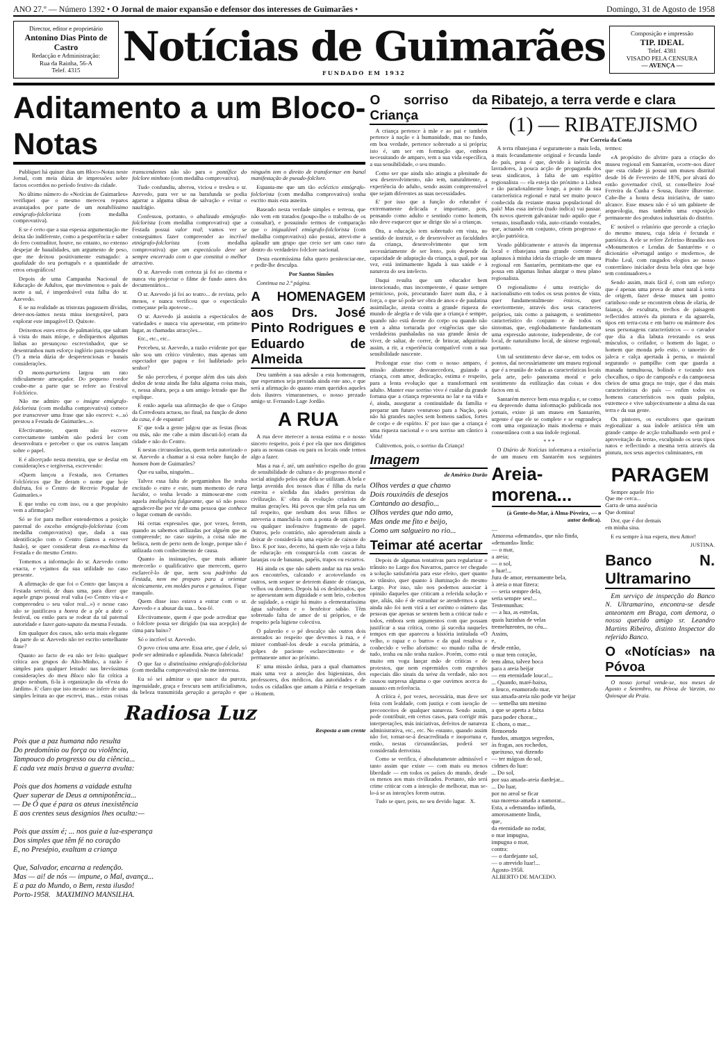ANO 27.º — Número 1392 • O Jornal de maior expansão e defensor dos interesses de Guimarães • Domingo, 31 de Agosto de 1958
Director, editor e proprietário
Antonino Dias Pinto de Castro
Redacção e Administração:
Rua da Rainha, 56-A
Telef. 4315
Notícias de Guimarães
FUNDADO EM 1932
Composição e impressão
TIP. IDEAL
Telef. 4381
VISADO PELA CENSURA
— AVENÇA —
Aditamento a um Bloco-Notas
Publiquei há quinze dias um Bloco-Notas neste Jornal, com meia dúzia de impressões sobre factos ocorridos no período festivo da cidade.
No último número do «Notícias de Guimarães» verifiquei que o mesmo mereceu reparos avantajados por parte de um notabilíssimo etnógrafo-folclorista (com medalha comprovativa).
E se é certo que a sua espessa argumentação me deixa tão indiferente, como a pesporrência e saber do fero contraditor, houve, no entanto, no extenso despejar de banalidades, um argumento de peso, que me deixou positivamente esmagado: a qualidade do seu português e a quantidade de erros ortográficos!
Depois de uma Campanha Nacional de Educação de Adultos, que movimentou o país de norte a sul, é imperdoável esta falha do sr. Azevedo.
E se na realidade as tristezas pagassem dívidas, deter-nos-íamos nesta mina inexgotável, para explorar este impagável D. Quixote.
Deixemos estes erros de palmatória, que saltam à vista do mais míope, e dediquemos algumas linhas ao presunçoso escrevinhador, que se desentranhou num esforço inglório para responder (?) a meia dúzia de despretenciosas e banais considerações.
O mons-parturiens largou um rato ridiculamente ameaçador. Do pequeno roedor coube-me a parte que se refere ao Festival Folclórico.
Não me admiro que o insigne etnógrafo-folclorista (com medalha comprovativa) comece por transcrever uma frase que não escrevi: «...só prestou a Festada de Guimarães...».
Efectivamente, quem não escreve correctamente também não poderá ler com desenvoltura e perceber o que os outros lançam sobre o papel.
E é alicerçado nesta mentira, que se desfaz em considerações e tergiversa, escrevendo:
«Quem lançou a Festada, nos Certames Folclóricos que lhe deram o nome que hoje disfruta, foi o Centro de Recreio Popular de Guimarães.»
E que tenho eu com isso, ou a que propósito vem a afirmação?
Só se for para melhor entendermos a posição paternal do excelso etnógrafo-folclorista (com medalha comprovativa) que, dada a sua identificação com o Centro (íamos a escrever fusão), se quer considerar deus ex-machina da Festada e do mesmo Centro.
Tomemos a informação do sr. Azevedo como exacta, e vejamos da sua utilidade no caso presente.
A afirmação de que foi o Centro que lançou a Festada servirá, de duas uma, para dizer que aquele grupo possui real valia («o Centro viu-a e compreendeu o seu valor real...») e nesse caso não se justificava a honra de a pôr a abrir o festival, ou então para se rodear da tal paternal autoridade e fazer gato-sapato da mesma Festada.
Em qualquer dos casos, não seria mais elegante da parte do sr. Azevedo não ter escrito semelhante frase?
Quanto ao facto de eu não ter feito qualquer crítica aos grupos do Alto-Minho, a razão é simples para qualquer letrado: nas brevíssimas considerações do meu Bloco não fiz crítica a grupo nenhum, fi-la à organização da «Festa do Jardim». E' claro que isto mesmo se infere de uma simples leitura ao que escrevi, mas... estas coisas transcendentes não são para o pontífice do folclore minhoto (com medalha comprovativa).
Tudo confundiu, alterou, viciou e tresleu o sr. Azevedo, para ver se na barafunda se podia agarrar a alguma tábua de salvação e evitar o naufrágio.
Confessou, portanto, o abalizado etnógrafo-folclorista (com medalha comprovativa) que a Festada possui valor real; vamos ver se conseguimos fazer compreender ao incrível etnógrafo-folclorista (com medalha comprovativa) que um espectáculo deve ser sempre encerrado com o que constitui o melhor atractivo.
O sr. Azevedo com certeza já foi ao cinema e nunca viu projectar o filme de fundo antes dos documentários...
O sr. Azevedo já foi ao teatro... de revista, pelo menos, e nunca verificou que o espectáculo começasse pela apoteose...
O sr. Azevedo já assistiu a espectáculos de variedades e nunca viu apresentar, em primeiro lugar, as chamadas atracções...
Etc., etc., etc..
Percebeu, sr. Azevedo, a razão evidente por que não sou um crítico virulento, mas apenas um espectador que pagou e foi ludibriado pelo senhor?
Se não percebeu, é porque além dos tais dois dedos de testa ainda lhe falta alguma coisa mais, e, nessa altura, peça a um amigo letrado que lhe explique.
E então aquela sua afirmação de que o Grupo da Corredoura actuou, no final, na função de dono da casa, é de espantar!
E' que toda a gente julgou que as festas (boas ou más, não me cabe a mim discuti-lo) eram da cidade e não do Centro.
E nestas circunstâncias, quem teria autorizado o sr. Azevedo a chamar a si essa nobre função de homem bom de Guimarães?
Que eu saiba, ninguém...
Talvez essa falta de pergaminhos lhe tenha excitado o estro e este, num momento de rara lucidez, o tenha levado a mimosear-me com aquela inteligência fulgurante, que só não posso agradecer-lhe por vir de uma pessoa que conhece o lugar comum de ouvido.
Há certas expressões que, por vezes, ferem, quando as sabemos utilizadas por alguém que as compreende; no caso sujeito, a coisa não me belisca, nem de perto nem de longe, porque não é utilizada com conhecimento de causa.
Quanto às insinuações, que mais adiante merecerão o qualificativo que merecem, quero esclarecê-lo de que, nem sou padrinho da Festada, nem me preparo para a orientar tècnicamente, em moldes puros e genuínos. Fique tranquilo.
Quem disse isso estava a entrar com o sr. Azevedo e a abusar da sua... boa-fé.
Efectivamente, quem é que pode acreditar que o folclore possa ser dirigido (na sua acepção) de cima para baixo?
Só o incrível sr. Azevedo.
O povo criou uma arte. Essa arte, que é dele, só pode ser admirada e aplaudida. Nunca fabricada!
O que faz o distintíssimo etnógrafo-folclorista (com medalha comprovativa) não me interessa.
Eu só sei admirar o que nasce da pureza, ingenuidade, graça e frescura sem artificialismos, da beleza transmitida geração a geração e que ninguém tem o direito de transformar em banal manifestação de pseudo-folclore.
Espanta-me que um tão ecléctico etnógrafo-folclorista (com medalha comprovativa) tenha escrito mais esta asneira.
Baseado nesta verdade simples e terrena, que não vem em tratados (poupo-lhe o trabalho de os consultar), e possuindo termos de comparação que o inigualável etnógrafo-folclorista (com medalha comprovativa) não possui, atrevi-me a aplaudir um grupo que creio ser um caso raro dentro do verdadeiro folclore nacional.
Desta enormíssima falta quero penitenciar-me, e pedir-lhe desculpa.
Por Santos Simões
Continua na 2.ª página.
A HOMENAGEM aos Drs. José Pinto Rodrigues e Eduardo de Almeida
Deu também a sua adesão a esta homenagem, que esperamos seja prestada ainda este ano, e que será a afirmação do quanto eram queridos aqueles dois ilustres vimaranenses, o nosso prezado amigo sr. Fernando Lage Jordão.
A RUA
A rua deve merecer a nossa estima e o nosso sincero respeito, pois é por ela que nos dirigimos para as nossas casas ou para os locais onde temos algo a fazer.
Mas a rua é, até, um autêntico espelho do grau de sensibilidade de cultura e do progresso moral e social atingido pelos que dela se utilizam. A bela e larga avenida dos nossos dias é filha da ruela estreita e sórdida das idades pretéritas da civilização. E' obra da evolução criadora de muitas gerações. Há povos que têm pela rua um tal respeito, que nenhum dos seus filhos se atreveria a manchá-la com a ponta de um cigarro ou qualquer inofensivo fragmento de papel. Outros, pelo contrário, não aprenderam ainda a deixar de considerá-la uma espécie de caixote do lixo. E por isso, decerto, há quem não veja a falta de educação em conspurcá-la com cascas de laranjas ou de bananas, papéis, trapos ou escarros.
Há ainda os que não sabem andar na rua senão aos encontrões, calcando e acotovelando os outros, sem sequer se deterem diante de crianças, velhos ou doentes. Depois há os desleixados, que se apresentam sem dignidade e sem brio, cobertos de sujidade, a exigir há muito a elementaríssima água salvadora e o benfeitor sabão. Têm sobretudo falta de amor de si próprios, e de respeito pela higiene colectiva.
O palavrão e o pé descalço são outros dois atentados ao respeito que devemos à rua, e é mister combatê-los desde a escola primária, a golpes de paciente esclarecimento e de permanente amor ao próximo.
E' uma missão árdua, para a qual chamamos mais uma vez a atenção dos higienistas, dos professores, dos médicos, das autoridades e de todos os cidadãos que amam a Pátria e respeitam o Homem.
Radiosa Luz
Resposta a um crente
Pois que a paz humana não resulta
Do predomínio ou força ou violência,
Tampouco do progresso ou da ciência...
E cada vez mais brava a guerra avulta:
Pois que dos homens a vaidade estulta
Quer superar de Deus a omnipotência...
— De Ó que é para os ateus inexistência
E aos crentes seus designios lhes oculta:—
Pois que assim é; ... nos guie a luz-esperança
Dos simples que têm fé no coração
E, no Presépio, exaltam a criança
Que, Salvador, encarna a redenção.
Mas — ai! de nós — impune, o Mal, avança...
E a paz do Mundo, o Bem, resta ilusão!
Porto-1958. MAXIMINO MANSILHA.
O sorriso da Criança
A criança pertence à mãe e ao pai e também pertence à nação e à humanidade, mas no fundo, em boa verdade, pertence sobretudo a si própria; isto é, um ser em formação que, embora necessitando de amparo, tem a sua vida específica, a sua sensibilidade, o seu mundo.
Como ser que ainda não atingiu a plenitude do seu desenvolvimento, não tem, naturalmente, a experiência do adulto, sendo assim compreensível que sejam diferentes as suas necessidades.
E' por isso que a função do educador é extremamente delicada e importante, pois, pensando como adulto e sentindo como homem, não deve esquecer que se dirige tão só a crianças.
Ora, a educação tem sobretudo em vista, no sentido de instruir, o de desenvolver as faculdades da criança, desenvolvimento que tem necessàriamente de ser lento, pois depende da capacidade de adaptação da criança, a qual, por sua vez, está intimamente ligada à sua saúde e à natureza do seu intelecto.
Daqui resulta que um educador bem intencionado, mas incompetente, é quase sempre pernicioso, pois, procurando fazer num dia, e à força, o que só pode ser obra de anos e de paulatina assimilação, atenta contra a grande riqueza do mundo de alegria e de vida que a criança é sempre, quando não está doente do corpo ou quando não tem a alma torturada por exigências que são verdadeiras punhaladas na sua grande ânsia de viver, de saltar, de correr, de brincar, adquirindo assim, a rir, a experiência compatível com a sua sensibilidade nascente.
Prolongar esse riso com o nosso amparo, é missão altamente desvanecedora, guiando a criança, com amor, dedicação, estima e respeito, para a lenta evolução que a transformará em adulto. Manter esse sorriso vivo é cuidar da grande fortuna que a criança representa no lar e na vida e é, ainda, assegurar a continuidade da família e preparar um futuro venturoso para a Nação, pois não há grandes nações sem homens sadios, fortes de corpo e de espírito. E' por isso que a criança é uma riqueza nacional e o seu sorriso um cântico à Vida!
Cultivemos, pois, o sorriso da Criança!
Imagem
de Américo Durão
Olhos verdes a que chamo
Dois rouxinóis de desejos
Cantando ao desafio...
Olhos verdes que não amo,
Mas onde me fito e beijo,
Como um salgueiro no rio...
Teimar até acertar
Depois de algumas tentativas para regularizar o trânsito no Largo dos Navarros, parece ter chegado a solução satisfatória para esse efeito, quer quanto ao trânsito, quer quanto à iluminação do mesmo Largo. Por isso, não nos podemos associar à opinião daqueles que criticam a referida solução e que, aliás, não é de estranhar se atendermos a que ainda não foi nem virá a ser extinto o número das pessoas que apenas se sentem bem a criticar tudo e todos, embora sem argumentos com que possam justificar a sua crítica, como já sucedia naqueles tempos em que apareceu a história intitulada «O velho, o rapaz e o burro» e da qual resultou o conhecido e velho aforismo: «o mundo ralha de tudo, tenha ou não tenha razão». Porém, como está muito em voga lançar mão de críticas e de protestos, que nem espremidos com engenhos especiais dão sinais da seiva da verdade, não nos causou surpresa alguma o que ouvimos acerca do assunto em referência.
A crítica é, por vezes, necessária, mas deve ser feita com lealdade, com justiça e com isenção de preconceitos de qualquer natureza. Sendo assim, pode contribuir, em certos casos, para corrigir más interpretações, más iniciativas, defeitos de natureza administrativa, etc., etc. No entanto, quando assim não for, tornar-se-á desacreditada e inoportuna e, então, nestas circunstâncias, poderá ser considerada derrotista.
Como se verifica, é absolutamente admissível e tanto assim que existe — com mais ou menos liberdade — em todos os países do mundo, desde os menos aos mais civilizados. Portanto, não será crime criticar com a intenção de melhorar, mas se-lo-á se as intenções forem outras.
Tudo se quer, pois, no seu devido lugar. X.
Ribatejo, a terra verde e clara
(1) — RIBATEJISMO
Por Correia da Costa
A terra ribatejana é seguramente a mais leda, a mais fecundamente original e fecunda lande do país, pena é que, devido à inércia dos lavradores, à pouca acção de propaganda dos seus sindicatos, à falta de um espírito regionalista — ela esteja tão próximo a Lisboa e tão paradoxalmente longe, a ponto da sua característica regional e rural ser muito pouco conhecida da restante massa populacional do país! Mas essa inércia (tudo indica) vai passar. Os novos querem galvanizar tudo aquilo que é vetusto, insuflando vida, auto-criando vontades, que, actuando em conjunto, criem progresso e acção patriótica.
Vendo pùblicamente e através da imprensa local e ribatejana uma grande corrente de aplausos à minha ideia da criação de um museu regional em Santarém, permitam-me que eu possa em algumas linhas alargar o meu plano regionalista.
O regionalismo é uma restrição do nacionalismo em todos os seus pontos de vista, quer fundamentalmente étnicos, quer exteriormente, através dos seus caracteres próprios, tais como a paisagem, o sentimento característico do conjunto e de todos os sintomas, que, englobadamente fundamentam uma expressão autotone, independente, de cor local, de naturalismo local, de síntese regional, portanto.
Um tal sentimento deve dar-se, em todos os pontos, daí necessàriamente um museu regional que é a reunião de todas as características locais pela arte, pelo panorama moral e pelo sentimento da estilização das coisas e dos factos em si.
Santarém merece bem essa regalia e, se como eu depreendo duma informação publicada nos jornais, existe já um museu em Santarém, urgente é que ele se complete e se engrandeça com uma organização mais moderna e mais consentânea com a sua índole regional.
* * *
O Diário de Notícias informava a existência de um museu em Santarém nos seguintes termos:
«A propósito do alvitre para a criação do museu regional em Santarém, ocorre-nos dizer que esta cidade já possui um museu distrital desde 16 de Fevereiro de 1876, por alvará do então governador civil, sr. conselheiro José Ferreira da Cunha e Sousa, ilustre ilhavense. Cabe-lhe a honra desta iniciativa, de tanto alcance. Esse museu não é só um gabinete de arqueologia, mas também uma exposição permanente dos produtos industriais do distrito.
E' notável o relatório que precede a criação do mesmo museu, cuja ideia é fecunda e patriótica. A ele se refere Zeferino Brandão nos «Monumentos e Lendas de Santarém» e o dicionário «Portugal antigo e moderno», de Pinho Leal, com rasgados elogios ao nosso conterrâneo iniciador desta bela obra que hoje tem continuadores.»
Sendo assim, mais fácil é, com um esforço que é apenas uma prova de amor natal à terra de origem, fazer desse museu um ponto carinhoso onde se encontrem obras de olaria, de faiança, de escultura, trechos de paisagem reflectidos através da pintura e da aguarela, tipos em terra-cota e em barro ou mármore dos seus personagens característicos — o cavador que dia a dia labuta retezando os seus músculos, o ceifador, o homem do lagar, o homem que monda pelo estio, o tanoeiro de jaleca e calça apertada à perna, o maioral segurando o pampilho com que gaarda a manada tumultuosa, bolindo e tocando nos chocalhos, o tipo de camponês e da camponesa cheios de uma graça no traje, que é das mais características do país — enfim todos os homens característicos nos quais palpita, estremece e vive subjectivamente a alma da sua terra e da sua gente.
Os pintores, os escultores que queiram regionalizar a sua índole artística têm um grande campo de acção trabalhando «em prol e aproveitação da terra», esculpindo os seus tipos natos e reflectindo a mesma terra através da pintura, nos seus aspectos culminantes, em
Areia-morena...
(à Gente-do-Mar, à Alma-Pòveira, — o autor dedica).
....
Amorosa «demanda», que não finda,
«demanda» linda:
— o mar,
a areia;
— o sol,
o luar!...
Jura de amor, eternamente bela,
à areia o mar fizera:
— seria sempre dela,
seria sempre seu!...
Testemunhas:
— a lua, as estrelas,
quais luzinhas de velas
tremeluzentes, no céu...
Assim,
e,
desde então,
o mar tem coração,
tem alma, talvez boca
para a areia beijar
— em eternidade louca!...
... Quando, maré-baixa,
o louco, enamorado mar,
sua amada-areia não pode vir beijar
— semelha um menino
a que se aperta a faixa
para poder chorar...
E chora, o mar...
Remoendo
fundos, amargos segredos,
às fragas, aos rochedos,
queixoso, vai dizendo
— ter mágoas do sol,
cidmes do luar:
... Do sol,
por sua amada-areia dardejar...
... Do luar,
por no areal se ficar
sua morena-amada a namorar...
Esta, a «demanda» infinda,
amorosamente linda,
que,
da eternidade no rodar,
o mar impugna,
impugna o mar,
contra:
— o dardejante sol,
— o atrevido luar!...
Agosto-1958.
ALBERTO DE MACEDO.
PARAGEM
Sempre aquele frio
Que me cerca...
Garra de uma ausência
Que domina!
Dor, que é dor demais
em minha sina.
E eu sempre à tua espera, meu Amor!
JUSTINA.
Banco N. Ultramarino
Em serviço de inspecção do Banco N. Ultramarino, encontra-se desde anteontem em Braga, com demora, o nosso querido amigo sr. Leandro Martins Ribeiro, distinto Inspector do referido Banco.
O «Notícias» na Póvoa
O nosso jornal vende-se, nos meses de Agosto e Setembro, na Póvoa de Varzim, no Quiosque da Praia.